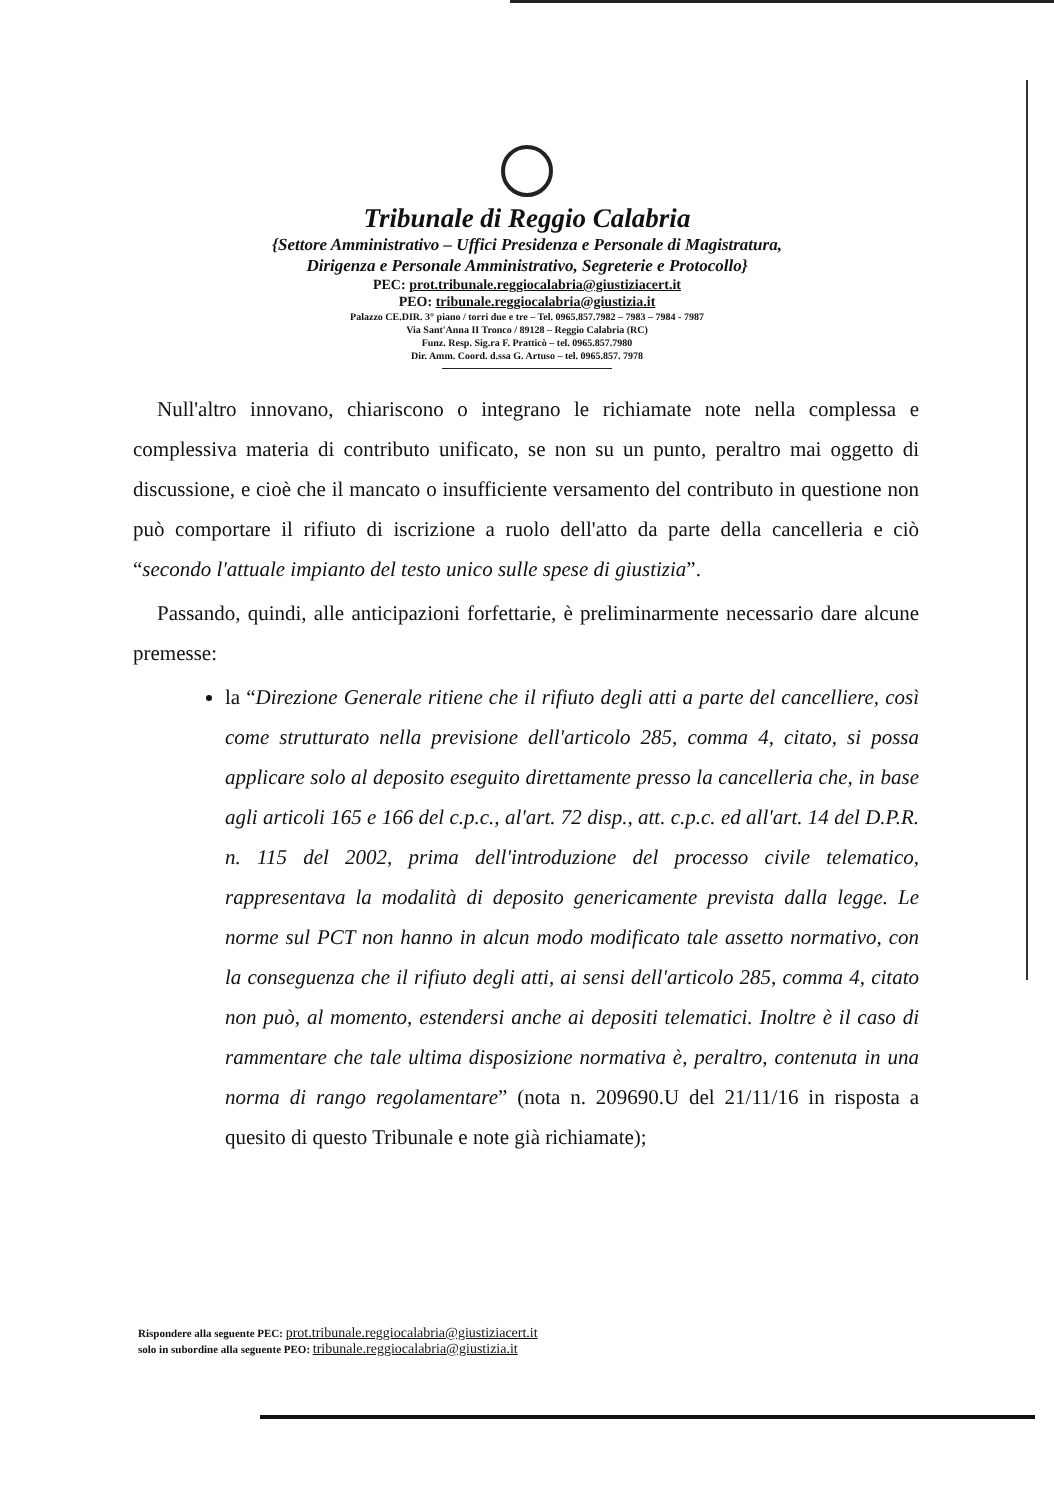Tribunale di Reggio Calabria
{Settore Amministrativo – Uffici Presidenza e Personale di Magistratura,
Dirigenza e Personale Amministrativo, Segreterie e Protocollo}
PEC: prot.tribunale.reggiocalabria@giustiziacert.it
PEO: tribunale.reggiocalabria@giustizia.it
Palazzo CE.DIR. 3° piano / torri due e tre – Tel. 0965.857.7982 – 7983 – 7984 - 7987
Via Sant'Anna II Tronco / 89128 – Reggio Calabria (RC)
Funz. Resp. Sig.ra F. Pratticò – tel. 0965.857.7980
Dir. Amm. Coord. d.ssa G. Artuso – tel. 0965.857. 7978
Null'altro innovano, chiariscono o integrano le richiamate note nella complessa e complessiva materia di contributo unificato, se non su un punto, peraltro mai oggetto di discussione, e cioè che il mancato o insufficiente versamento del contributo in questione non può comportare il rifiuto di iscrizione a ruolo dell'atto da parte della cancelleria e ciò “secondo l'attuale impianto del testo unico sulle spese di giustizia”.
Passando, quindi, alle anticipazioni forfettarie, è preliminarmente necessario dare alcune premesse:
la “Direzione Generale ritiene che il rifiuto degli atti a parte del cancelliere, così come strutturato nella previsione dell'articolo 285, comma 4, citato, si possa applicare solo al deposito eseguito direttamente presso la cancelleria che, in base agli articoli 165 e 166 del c.p.c., al'art. 72 disp., att. c.p.c. ed all'art. 14 del D.P.R. n. 115 del 2002, prima dell'introduzione del processo civile telematico, rappresentava la modalità di deposito genericamente prevista dalla legge. Le norme sul PCT non hanno in alcun modo modificato tale assetto normativo, con la conseguenza che il rifiuto degli atti, ai sensi dell'articolo 285, comma 4, citato non può, al momento, estendersi anche ai depositi telematici. Inoltre è il caso di rammentare che tale ultima disposizione normativa è, peraltro, contenuta in una norma di rango regolamentare” (nota n. 209690.U del 21/11/16 in risposta a quesito di questo Tribunale e note già richiamate);
Rispondere alla seguente PEC: prot.tribunale.reggiocalabria@giustiziacert.it
solo in subordine alla seguente PEO: tribunale.reggiocalabria@giustizia.it